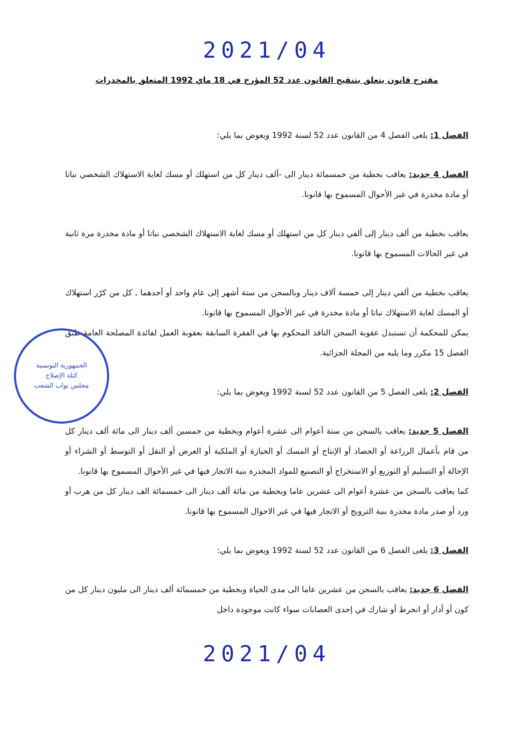2021/04
مقترح قانون يتعلق بتنقيح القانون عدد 52 المؤرخ في 18 ماي 1992 المتعلق بالمخدرات
الفصل 1: يلغى الفصل 4 من القانون عدد 52 لسنة 1992 ويعوض بما يلي:
الفصل 4 جديد: يعاقب بخطية من خمسمائة دينار الى -ألف دينار كل من استهلك أو مسك لغاية الاستهلاك الشخصي نباتا أو مادة مخدرة في غير الأحوال المسموح بها قانونا.
يعاقب بخطية من ألف دينار إلى ألفي دينار كل من استهلك أو مسك لغاية الاستهلاك الشخصي نباتا أو مادة مخدرة مرة ثانية في غير الحالات المسموح بها قانونا.
يعاقب بخطية من ألفي دينار إلى خمسة آلاف دينار وبالسجن من ستة أشهر إلى عام واحد أو أحدهما , كل من كرّر استهلاك أو المسك لغاية الاستهلاك نباتا أو مادة مخدرة في غير الأحوال المسموح بها قانونا.
يمكن للمحكمة أن تستبدل عقوبة السجن النافذ المحكوم بها في الفقرة السابقة بعقوبة العمل لفائدة المصلحة العامة طبق الفصل 15 مكرر وما يليه من المجلة الجزائية.
الفصل 2: يلغى الفصل 5 من القانون عدد 52 لسنة 1992 ويعوض بما يلي:
الفصل 5 جديد: يعاقب بالسجن من ستة أعوام الى عشرة أعوام وبخطية من خمسين ألف دينار الى مائة ألف دينار كل من قام بأعمال الزراعة أو الحصاد أو الإنتاج أو المسك أو الحيازة أو الملكية أو العرض أو النقل أو التوسط أو الشراء أو الإحالة أو التسليم أو التوزيع أو الاستخراج أو التصنيع للمواد المخدرة بنية الاتجار فيها في غير الأحوال المسموح بها قانونا.
كما يعاقب بالسجن من عشرة أعوام الى عشرين عاما وبخطية من مائة ألف دينار الى خمسمائة الف دينار كل من هرب أو ورد أو صدر مادة مخدرة بنية الترويج أو الاتجار فيها في غير الاحوال المسموح بها قانونا.
الفصل 3: يلغى الفصل 6 من القانون عدد 52 لسنة 1992 ويعوض بما يلي:
الفصل 6 جديد: يعاقب بالسجن من عشرين عاما الى مدى الحياة وبخطية من خمسمائة ألف دينار الى مليون دينار كل من كون أو أدار أو انخرط أو شارك في إحدى العصابات سواء كانت موجودة داخل
2021/04
الجمهورية التونسية
كتلة الإصلاح
مجلس نواب الشعب